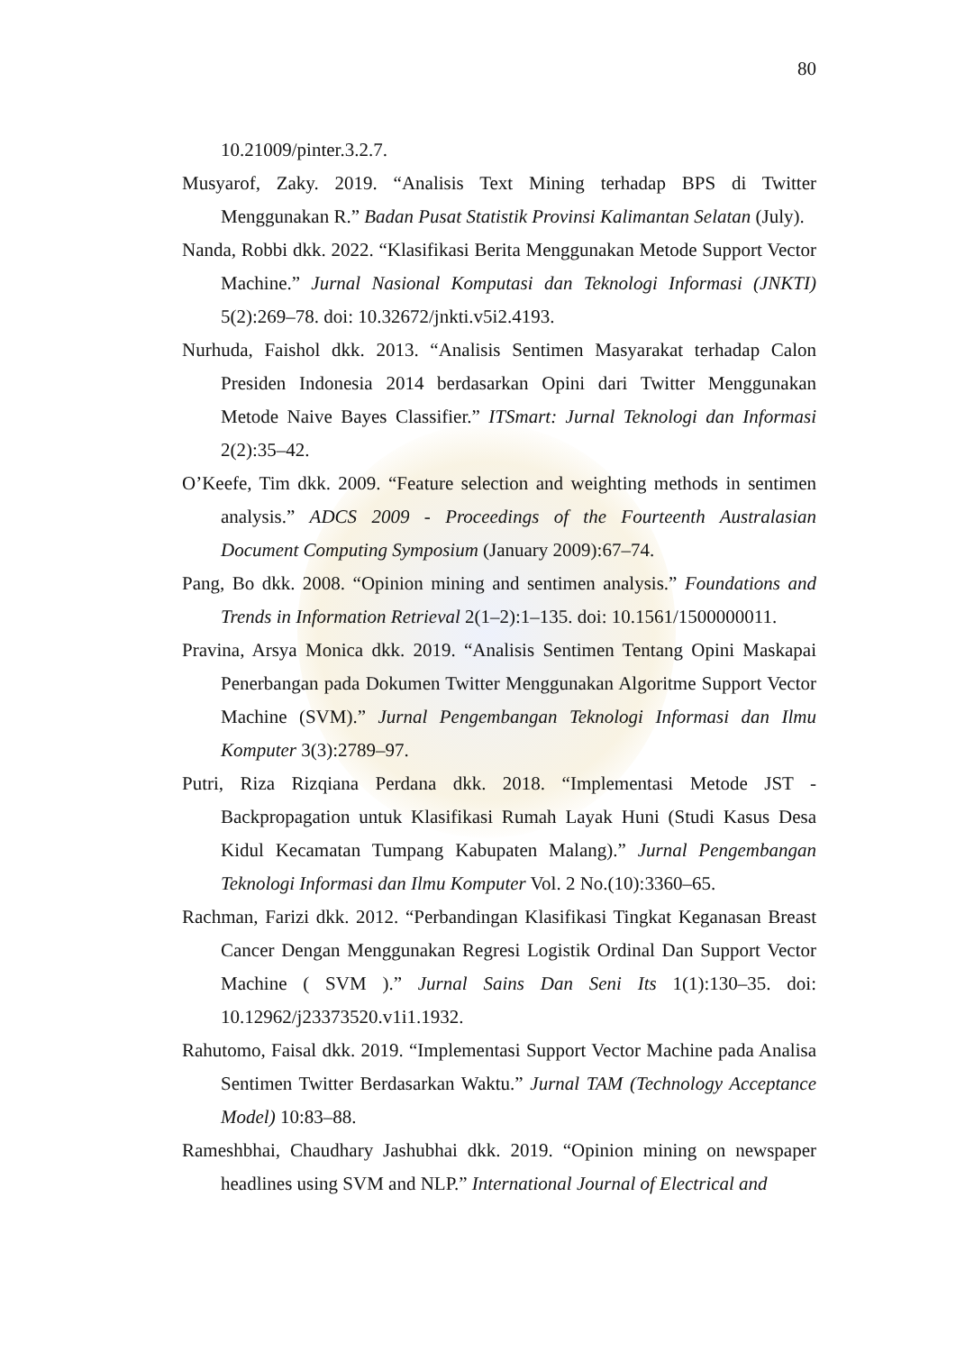80
10.21009/pinter.3.2.7.
Musyarof, Zaky. 2019. “Analisis Text Mining terhadap BPS di Twitter Menggunakan R.” Badan Pusat Statistik Provinsi Kalimantan Selatan (July).
Nanda, Robbi dkk. 2022. “Klasifikasi Berita Menggunakan Metode Support Vector Machine.” Jurnal Nasional Komputasi dan Teknologi Informasi (JNKTI) 5(2):269–78. doi: 10.32672/jnkti.v5i2.4193.
Nurhuda, Faishol dkk. 2013. “Analisis Sentimen Masyarakat terhadap Calon Presiden Indonesia 2014 berdasarkan Opini dari Twitter Menggunakan Metode Naive Bayes Classifier.” ITSmart: Jurnal Teknologi dan Informasi 2(2):35–42.
O’Keefe, Tim dkk. 2009. “Feature selection and weighting methods in sentimen analysis.” ADCS 2009 - Proceedings of the Fourteenth Australasian Document Computing Symposium (January 2009):67–74.
Pang, Bo dkk. 2008. “Opinion mining and sentimen analysis.” Foundations and Trends in Information Retrieval 2(1–2):1–135. doi: 10.1561/1500000011.
Pravina, Arsya Monica dkk. 2019. “Analisis Sentimen Tentang Opini Maskapai Penerbangan pada Dokumen Twitter Menggunakan Algoritme Support Vector Machine (SVM).” Jurnal Pengembangan Teknologi Informasi dan Ilmu Komputer 3(3):2789–97.
Putri, Riza Rizqiana Perdana dkk. 2018. “Implementasi Metode JST - Backpropagation untuk Klasifikasi Rumah Layak Huni (Studi Kasus Desa Kidul Kecamatan Tumpang Kabupaten Malang).” Jurnal Pengembangan Teknologi Informasi dan Ilmu Komputer Vol. 2 No.(10):3360–65.
Rachman, Farizi dkk. 2012. “Perbandingan Klasifikasi Tingkat Keganasan Breast Cancer Dengan Menggunakan Regresi Logistik Ordinal Dan Support Vector Machine ( SVM ).” Jurnal Sains Dan Seni Its 1(1):130–35. doi: 10.12962/j23373520.v1i1.1932.
Rahutomo, Faisal dkk. 2019. “Implementasi Support Vector Machine pada Analisa Sentimen Twitter Berdasarkan Waktu.” Jurnal TAM (Technology Acceptance Model) 10:83–88.
Rameshbhai, Chaudhary Jashubhai dkk. 2019. “Opinion mining on newspaper headlines using SVM and NLP.” International Journal of Electrical and